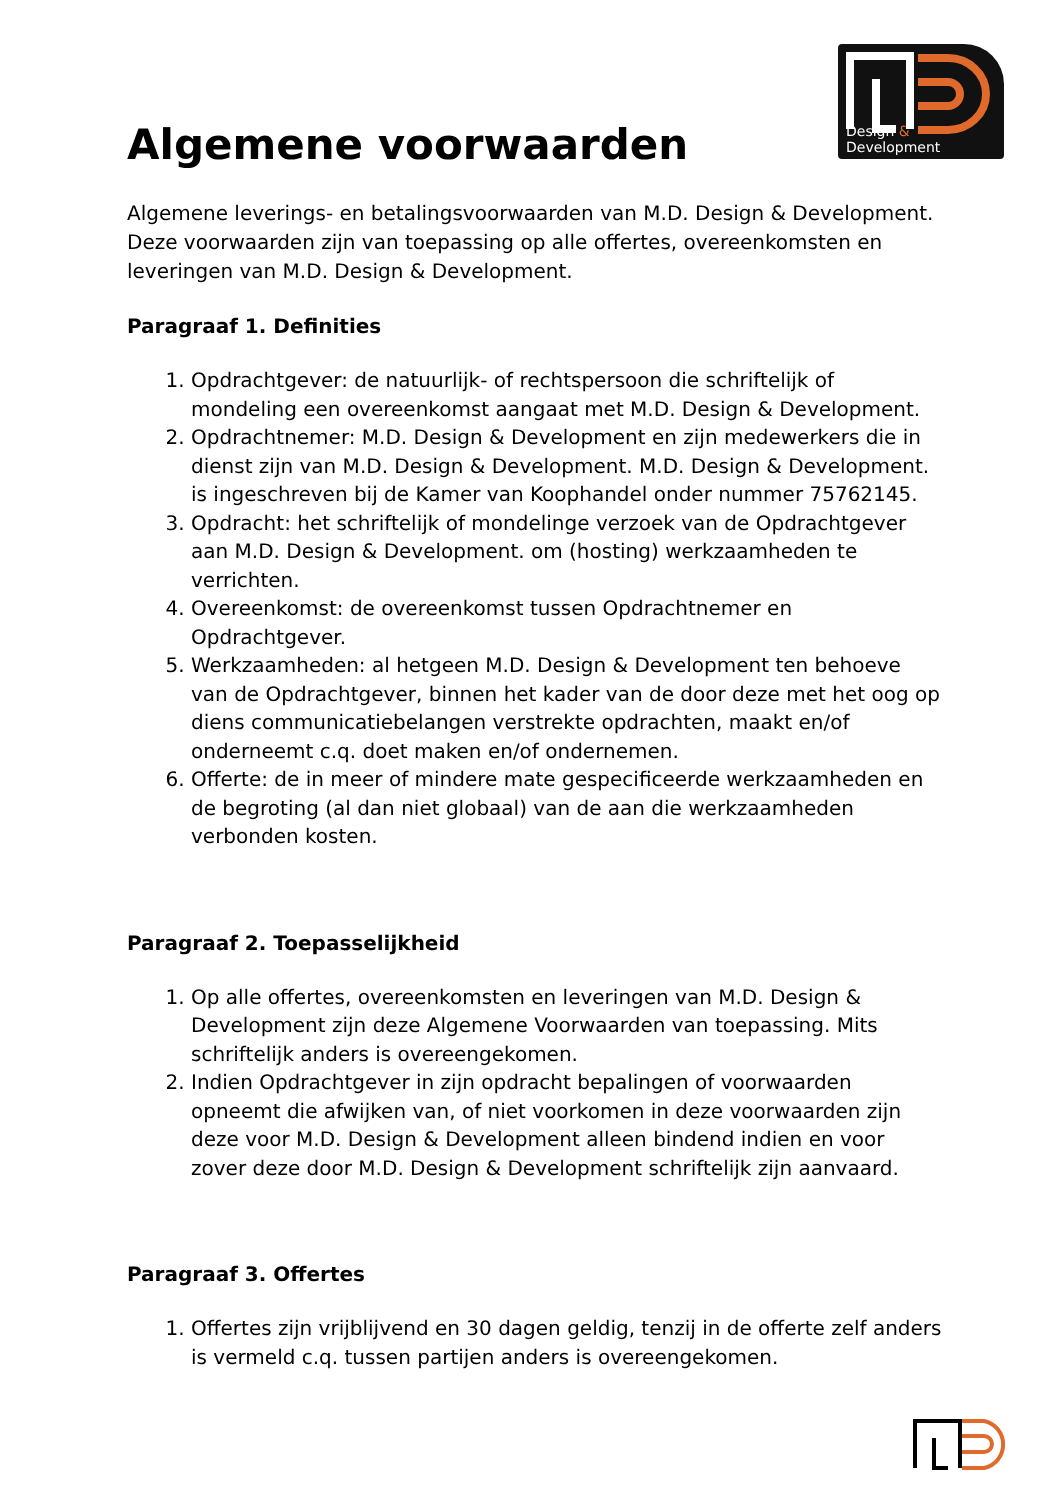Design & Development
Algemene voorwaarden
Algemene leverings- en betalingsvoorwaarden van M.D. Design & Development. Deze voorwaarden zijn van toepassing op alle offertes, overeenkomsten en leveringen van M.D. Design & Development.
Paragraaf 1. Definities
1. Opdrachtgever: de natuurlijk- of rechtspersoon die schriftelijk of mondeling een overeenkomst aangaat met M.D. Design & Development.
2. Opdrachtnemer: M.D. Design & Development en zijn medewerkers die in dienst zijn van M.D. Design & Development. M.D. Design & Development. is ingeschreven bij de Kamer van Koophandel onder nummer 75762145.
3. Opdracht: het schriftelijk of mondelinge verzoek van de Opdrachtgever aan M.D. Design & Development. om (hosting) werkzaamheden te verrichten.
4. Overeenkomst: de overeenkomst tussen Opdrachtnemer en Opdrachtgever.
5. Werkzaamheden: al hetgeen M.D. Design & Development ten behoeve van de Opdrachtgever, binnen het kader van de door deze met het oog op diens communicatiebelangen verstrekte opdrachten, maakt en/of onderneemt c.q. doet maken en/of ondernemen.
6. Offerte: de in meer of mindere mate gespecificeerde werkzaamheden en de begroting (al dan niet globaal) van de aan die werkzaamheden verbonden kosten.
Paragraaf 2. Toepasselijkheid
1. Op alle offertes, overeenkomsten en leveringen van M.D. Design & Development zijn deze Algemene Voorwaarden van toepassing. Mits schriftelijk anders is overeengekomen.
2. Indien Opdrachtgever in zijn opdracht bepalingen of voorwaarden opneemt die afwijken van, of niet voorkomen in deze voorwaarden zijn deze voor M.D. Design & Development alleen bindend indien en voor zover deze door M.D. Design & Development schriftelijk zijn aanvaard.
Paragraaf 3. Offertes
1. Offertes zijn vrijblijvend en 30 dagen geldig, tenzij in de offerte zelf anders is vermeld c.q. tussen partijen anders is overeengekomen.